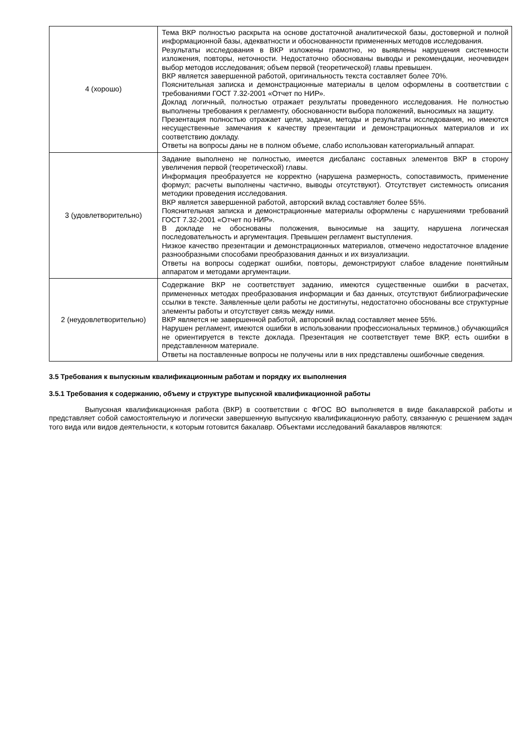| 4 (хорошо) | Тема ВКР полностью раскрыта на основе достаточной аналитической базы, достоверной и полной информационной базы, адекватности и обоснованности примененных методов исследования. Результаты исследования в ВКР изложены грамотно, но выявлены нарушения системности изложения, повторы, неточности. Недостаточно обоснованы выводы и рекомендации, неочевиден выбор методов исследования; объем первой (теоретической) главы превышен. ВКР является завершенной работой, оригинальность текста составляет более 70%. Пояснительная записка и демонстрационные материалы в целом оформлены в соответствии с требованиями ГОСТ 7.32-2001 «Отчет по НИР». Доклад логичный, полностью отражает результаты проведенного исследования. Не полностью выполнены требования к регламенту, обоснованности выбора положений, выносимых на защиту. Презентация полностью отражает цели, задачи, методы и результаты исследования, но имеются несущественные замечания к качеству презентации и демонстрационных материалов и их соответствию докладу. Ответы на вопросы даны не в полном объеме, слабо использован категориальный аппарат. |
| 3 (удовлетворительно) | Задание выполнено не полностью, имеется дисбаланс составных элементов ВКР в сторону увеличения первой (теоретической) главы. Информация преобразуется не корректно (нарушена размерность, сопоставимость, применение формул; расчеты выполнены частично, выводы отсутствуют). Отсутствует системность описания методики проведения исследования. ВКР является завершенной работой, авторский вклад составляет более 55%. Пояснительная записка и демонстрационные материалы оформлены с нарушениями требований ГОСТ 7.32-2001 «Отчет по НИР». В докладе не обоснованы положения, выносимые на защиту, нарушена логическая последовательность и аргументация. Превышен регламент выступления. Низкое качество презентации и демонстрационных материалов, отмечено недостаточное владение разнообразными способами преобразования данных и их визуализации. Ответы на вопросы содержат ошибки, повторы, демонстрируют слабое владение понятийным аппаратом и методами аргументации. |
| 2 (неудовлетворительно) | Содержание ВКР не соответствует заданию, имеются существенные ошибки в расчетах, примененных методах преобразования информации и баз данных, отсутствуют библиографические ссылки в тексте. Заявленные цели работы не достигнуты, недостаточно обоснованы все структурные элементы работы и отсутствует связь между ними. ВКР является не завершенной работой, авторский вклад составляет менее 55%. Нарушен регламент, имеются ошибки в использовании профессиональных терминов,) обучающийся не ориентируется в тексте доклада. Презентация не соответствует теме ВКР, есть ошибки в представленном материале. Ответы на поставленные вопросы не получены или в них представлены ошибочные сведения. |
3.5 Требования к выпускным квалификационным работам и порядку их выполнения
3.5.1 Требования к содержанию, объему и структуре выпускной квалификационной работы
Выпускная квалификационная работа (ВКР) в соответствии с ФГОС ВО выполняется в виде бакалаврской работы и представляет собой самостоятельную и логически завершенную выпускную квалификационную работу, связанную с решением задач того вида или видов деятельности, к которым готовится бакалавр. Объектами исследований бакалавров являются: